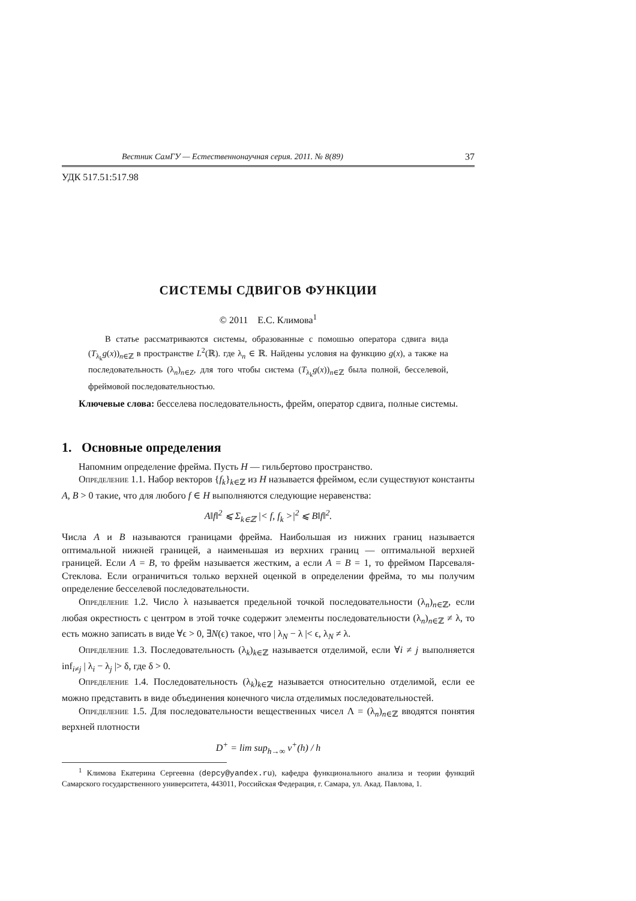Вестник СамГУ — Естественнонаучная серия. 2011. № 8(89) 37
УДК 517.51:517.98
СИСТЕМЫ СДВИГОВ ФУНКЦИИ
© 2011 Е.С. Климова<sup>1</sup>
В статье рассматриваются системы, образованные с помошью оператора сдвига вида (T<sub>λ<sub>k</sub></sub>g(x))<sub>n∈ℤ</sub> в пространстве L<sup>2</sup>(ℝ). где λ<sub>n</sub> ∈ ℝ. Найдены условия на функцию g(x), а также на последовательность (λ<sub>n</sub>)<sub>n∈Z</sub>, для того чтобы система (T<sub>λ<sub>k</sub></sub>g(x))<sub>n∈ℤ</sub> была полной, бесселевой, фреймовой последовательностью.
Ключевые слова: бесселева последовательность, фрейм, оператор сдвига, полные системы.
1. Основные определения
Напомним определение фрейма. Пусть H — гильбертово пространство.
Определение 1.1. Набор векторов {f<sub>k</sub>}<sub>k∈ℤ</sub> из H называется фреймом, если существуют константы A, B > 0 такие, что для любого f ∈ H выполняются следующие неравенства:
A‖f‖<sup>2</sup> ⩽ Σ<sub>k∈ℤ</sub> |< f, f<sub>k</sub> >|<sup>2</sup> ⩽ B‖f‖<sup>2</sup>.
Числа A и B называются границами фрейма. Наибольшая из нижних границ называется оптимальной нижней границей, а наименьшая из верхних границ — оптимальной верхней границей. Если A = B, то фрейм называется жестким, а если A = B = 1, то фреймом Парсеваля-Стеклова. Если ограничиться только верхней оценкой в определении фрейма, то мы получим определение бесселевой последовательности.
Определение 1.2. Число λ называется предельной точкой последовательности (λ<sub>n</sub>)<sub>n∈ℤ</sub>, если любая окрестность с центром в этой точке содержит элементы последовательности (λ<sub>n</sub>)<sub>n∈ℤ</sub> ≠ λ, то есть можно записать в виде ∀ϵ > 0, ∃N(ϵ) такое, что | λ<sub>N</sub> − λ |< ϵ, λ<sub>N</sub> ≠ λ.
Определение 1.3. Последовательность (λ<sub>k</sub>)<sub>k∈ℤ</sub> называется отделимой, если ∀i ≠ j выполняется inf<sub>i≠j</sub> | λ<sub>i</sub> − λ<sub>j</sub> |> δ, где δ > 0.
Определение 1.4. Последовательность (λ<sub>k</sub>)<sub>k∈ℤ</sub> называется относительно отделимой, если ее можно представить в виде объединения конечного числа отделимых последовательностей.
Определение 1.5. Для последовательности вещественных чисел Λ = (λ<sub>n</sub>)<sub>n∈ℤ</sub> вводятся понятия верхней плотности
D<sup>+</sup> = lim sup<sub>h→∞</sub> ν<sup>+</sup>(h) / h
<sup>1</sup> Климова Екатерина Сергеевна (depcy@yandex.ru), кафедра функционального анализа и теории функций Самарского государственного университета, 443011, Российская Федерация, г. Самара, ул. Акад. Павлова, 1.